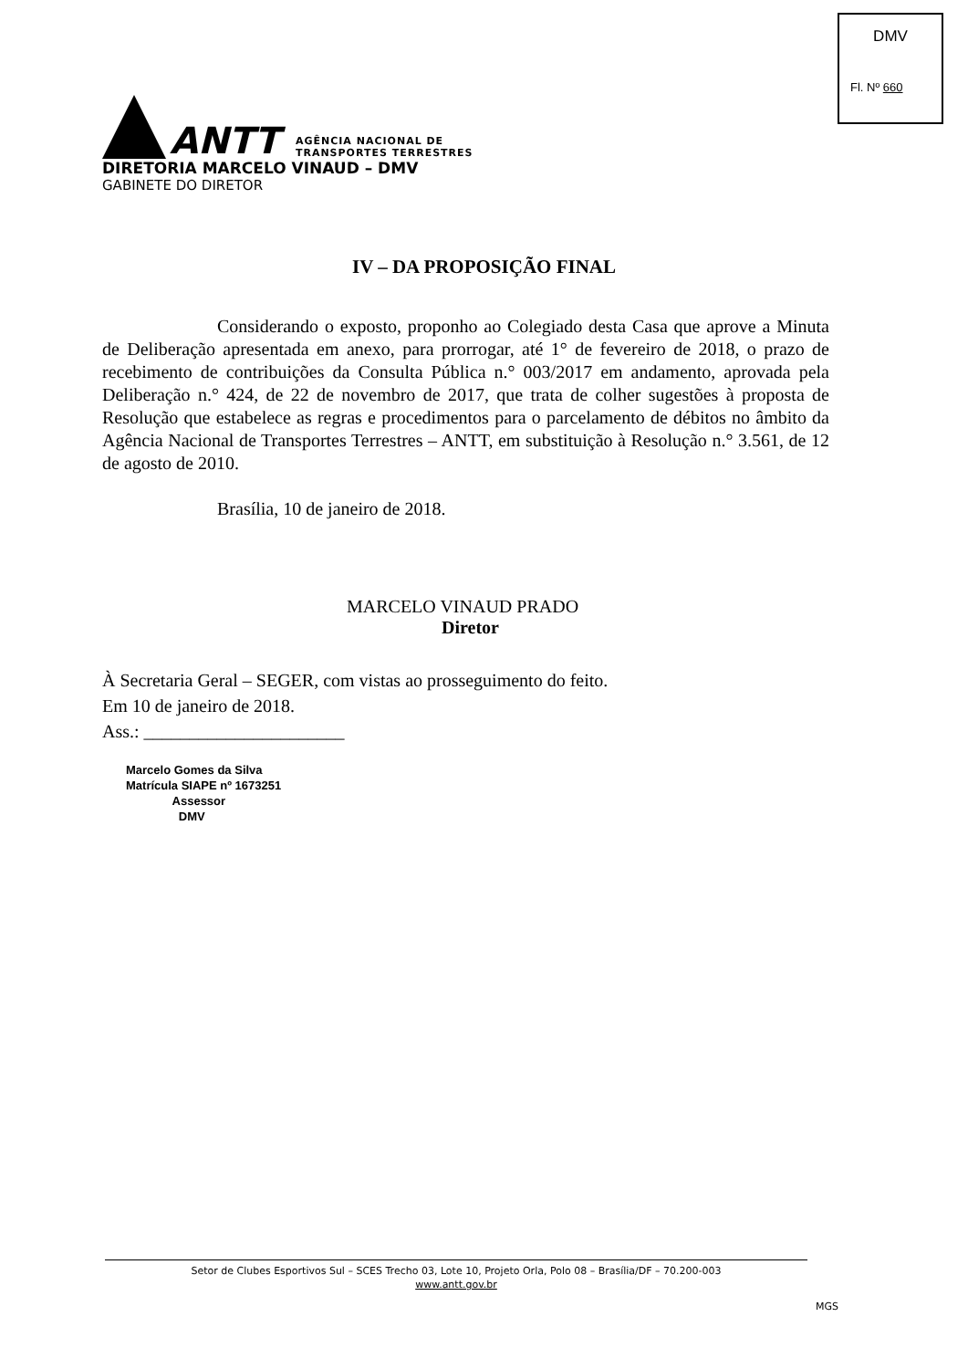DMV
Fl. Nº 660
ANTT
AGÊNCIA NACIONAL DE
TRANSPORTES TERRESTRES
DIRETORIA MARCELO VINAUD – DMV
GABINETE DO DIRETOR
IV – DA PROPOSIÇÃO FINAL
Considerando o exposto, proponho ao Colegiado desta Casa que aprove a Minuta de Deliberação apresentada em anexo, para prorrogar, até 1° de fevereiro de 2018, o prazo de recebimento de contribuições da Consulta Pública n.° 003/2017 em andamento, aprovada pela Deliberação n.° 424, de 22 de novembro de 2017, que trata de colher sugestões à proposta de Resolução que estabelece as regras e procedimentos para o parcelamento de débitos no âmbito da Agência Nacional de Transportes Terrestres – ANTT, em substituição à Resolução n.° 3.561, de 12 de agosto de 2010.
Brasília, 10 de janeiro de 2018.
MARCELO VINAUD PRADO
Diretor
À Secretaria Geral – SEGER, com vistas ao prosseguimento do feito.
Em 10 de janeiro de 2018.
Ass.: ______________________
Marcelo Gomes da Silva
Matrícula SIAPE nº 1673251
Assessor
DMV
Setor de Clubes Esportivos Sul – SCES Trecho 03, Lote 10, Projeto Orla, Polo 08 – Brasília/DF – 70.200-003
www.antt.gov.br
MGS